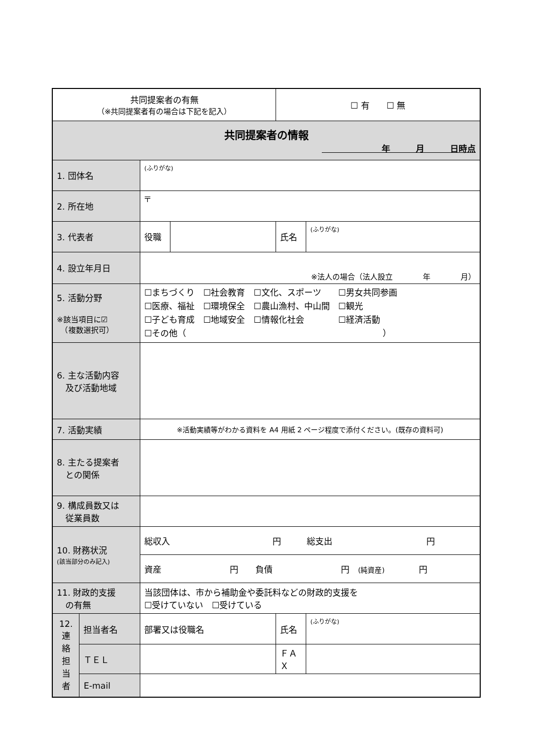| 共同提案者の有無 （※共同提案者有の場合は下記を記入） | | | | ☐ 有 ☐ 無 | |
| 共同提案者の情報 年 月 日時点 | | | | | |
| 1. 団体名 | | (ふりがな) | | | |
| 2. 所在地 | | 〒 | | | |
| 3. 代表者 | | 役職 | | 氏名 | (ふりがな) |
| 4. 設立年月日 | | ※法人の場合（法人設立 年 月） | | | |
| 5. 活動分野 ※該当項目に☑ （複数選択可） | | ☐まちづくり ☐社会教育 ☐文化、スポーツ ☐男女共同参画 ☐医療、福祉 ☐環境保全 ☐農山漁村、中山間 ☐観光 ☐子ども育成 ☐地域安全 ☐情報化社会 ☐経済活動 ☐その他（ ） | | | |
| 6. 主な活動内容 及び活動地域 | | | | | |
| 7. 活動実績 | | ※活動実績等がわかる資料を A4 用紙 2 ページ程度で添付ください。(既存の資料可) | | | |
| 8. 主たる提案者 との関係 | | | | | |
| 9. 構成員数又は 従業員数 | | | | | |
| 10. 財務状況 (該当部分のみ記入) | | 総収入 円 総支出 円 | | | |
| | | 資産 円 負債 円 (純資産) 円 | | | |
| 11. 財政的支援 の有無 | | 当該団体は、市から補助金や委託料などの財政的支援を ☐受けていない ☐受けている | | | |
| 12. 連 絡 担 当 者 | 担当者名 | 部署又は役職名 | | 氏名 | (ふりがな) |
| | ＴＥＬ | | | ＦＡＸ | |
| | E-mail | | | | |